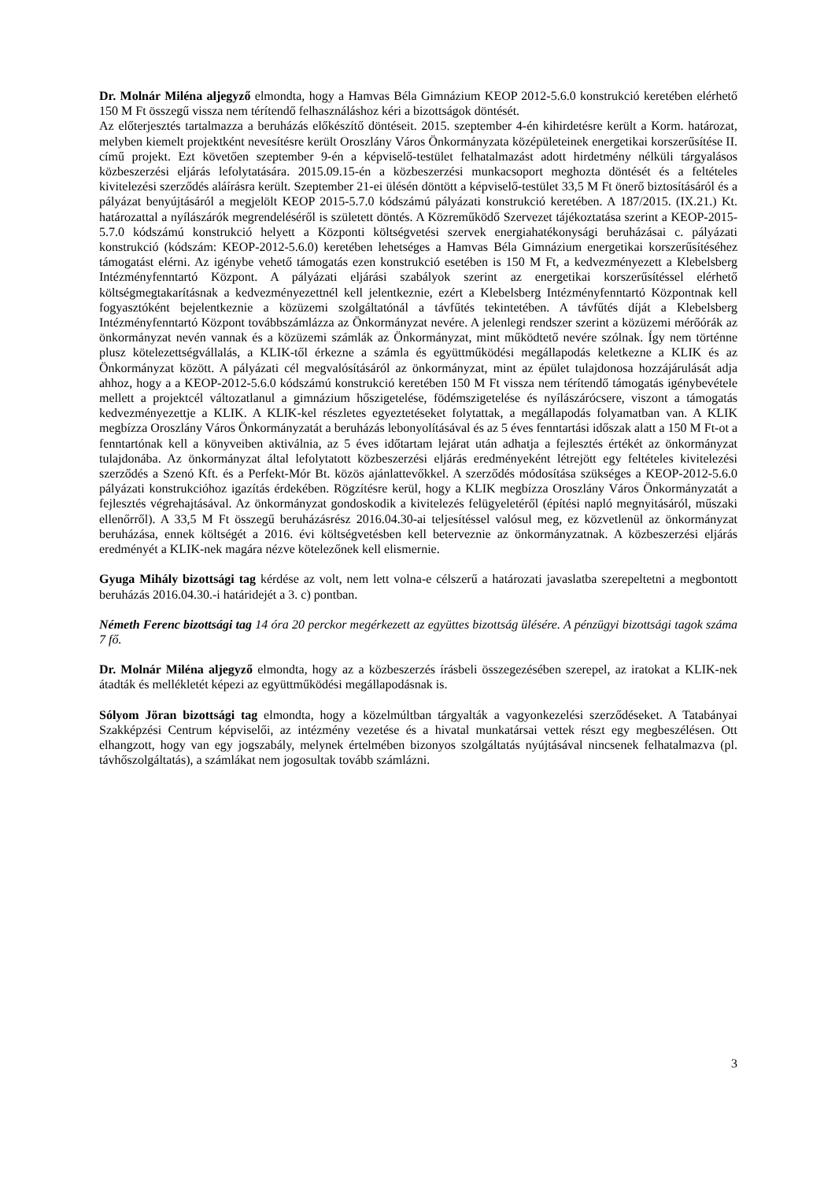Dr. Molnár Miléna aljegyző elmondta, hogy a Hamvas Béla Gimnázium KEOP 2012-5.6.0 konstrukció keretében elérhető 150 M Ft összegű vissza nem térítendő felhasználáshoz kéri a bizottságok döntését.
Az előterjesztés tartalmazza a beruházás előkészítő döntéseit. 2015. szeptember 4-én kihirdetésre került a Korm. határozat, melyben kiemelt projektként nevesítésre került Oroszlány Város Önkormányzata középületeinek energetikai korszerűsítése II. című projekt. Ezt követően szeptember 9-én a képviselő-testület felhatalmazást adott hirdetmény nélküli tárgyalásos közbeszerzési eljárás lefolytatására. 2015.09.15-én a közbeszerzési munkacsoport meghozta döntését és a feltételes kivitelezési szerződés aláírásra került. Szeptember 21-ei ülésén döntött a képviselő-testület 33,5 M Ft önerő biztosításáról és a pályázat benyújtásáról a megjelölt KEOP 2015-5.7.0 kódszámú pályázati konstrukció keretében. A 187/2015. (IX.21.) Kt. határozattal a nyílászárók megrendeléséről is született döntés. A Közreműködő Szervezet tájékoztatása szerint a KEOP-2015-5.7.0 kódszámú konstrukció helyett a Központi költségvetési szervek energiahatékonysági beruházásai c. pályázati konstrukció (kódszám: KEOP-2012-5.6.0) keretében lehetséges a Hamvas Béla Gimnázium energetikai korszerűsítéséhez támogatást elérni. Az igénybe vehető támogatás ezen konstrukció esetében is 150 M Ft, a kedvezményezett a Klebelsberg Intézményfenntartó Központ. A pályázati eljárási szabályok szerint az energetikai korszerűsítéssel elérhető költségmegtakarításnak a kedvezményezettnél kell jelentkeznie, ezért a Klebelsberg Intézményfenntartó Központnak kell fogyasztóként bejelentkeznie a közüzemi szolgáltatónál a távfűtés tekintetében. A távfűtés díját a Klebelsberg Intézményfenntartó Központ továbbszámlázza az Önkormányzat nevére. A jelenlegi rendszer szerint a közüzemi mérőórák az önkormányzat nevén vannak és a közüzemi számlák az Önkormányzat, mint működtető nevére szólnak. Így nem történne plusz kötelezettségvállalás, a KLIK-től érkezne a számla és együttműködési megállapodás keletkezne a KLIK és az Önkormányzat között. A pályázati cél megvalósításáról az önkormányzat, mint az épület tulajdonosa hozzájárulását adja ahhoz, hogy a a KEOP-2012-5.6.0 kódszámú konstrukció keretében 150 M Ft vissza nem térítendő támogatás igénybevétele mellett a projektcél változatlanul a gimnázium hőszigetelése, födémszigetelése és nyílászárócsere, viszont a támogatás kedvezményezettje a KLIK. A KLIK-kel részletes egyeztetéseket folytattak, a megállapodás folyamatban van. A KLIK megbízza Oroszlány Város Önkormányzatát a beruházás lebonyolításával és az 5 éves fenntartási időszak alatt a 150 M Ft-ot a fenntartónak kell a könyveiben aktiválnia, az 5 éves időtartam lejárat után adhatja a fejlesztés értékét az önkormányzat tulajdonába. Az önkormányzat által lefolytatott közbeszerzési eljárás eredményeként létrejött egy feltételes kivitelezési szerződés a Szenó Kft. és a Perfekt-Mór Bt. közös ajánlattevőkkel. A szerződés módosítása szükséges a KEOP-2012-5.6.0 pályázati konstrukcióhoz igazítás érdekében. Rögzítésre kerül, hogy a KLIK megbízza Oroszlány Város Önkormányzatát a fejlesztés végrehajtásával. Az önkormányzat gondoskodik a kivitelezés felügyeletéről (építési napló megnyitásáról, műszaki ellenőrről). A 33,5 M Ft összegű beruházásrész 2016.04.30-ai teljesítéssel valósul meg, ez közvetlenül az önkormányzat beruházása, ennek költségét a 2016. évi költségvetésben kell beterveznie az önkormányzatnak. A közbeszerzési eljárás eredményét a KLIK-nek magára nézve kötelezőnek kell elismernie.
Gyuga Mihály bizottsági tag kérdése az volt, nem lett volna-e célszerű a határozati javaslatba szerepeltetni a megbontott beruházás 2016.04.30.-i határidejét a 3. c) pontban.
Németh Ferenc bizottsági tag 14 óra 20 perckor megérkezett az együttes bizottság ülésére. A pénzügyi bizottsági tagok száma 7 fő.
Dr. Molnár Miléna aljegyző elmondta, hogy az a közbeszerzés írásbeli összegezésében szerepel, az iratokat a KLIK-nek átadták és mellékletét képezi az együttműködési megállapodásnak is.
Sólyom Jöran bizottsági tag elmondta, hogy a közelmúltban tárgyalták a vagyonkezelési szerződéseket. A Tatabányai Szakképzési Centrum képviselői, az intézmény vezetése és a hivatal munkatársai vettek részt egy megbeszélésen. Ott elhangzott, hogy van egy jogszabály, melynek értelmében bizonyos szolgáltatás nyújtásával nincsenek felhatalmazva (pl. távhőszolgáltatás), a számlákat nem jogosultak tovább számlázni.
3